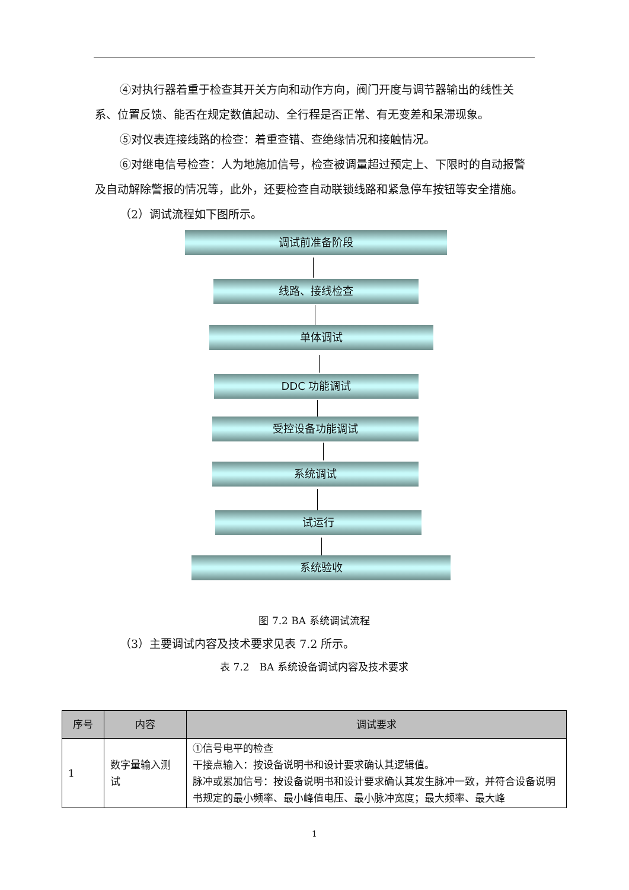④对执行器着重于检查其开关方向和动作方向，阀门开度与调节器输出的线性关系、位置反馈、能否在规定数值起动、全行程是否正常、有无变差和呆滞现象。
⑤对仪表连接线路的检查：着重查错、查绝缘情况和接触情况。
⑥对继电信号检查：人为地施加信号，检查被调量超过预定上、下限时的自动报警及自动解除警报的情况等，此外，还要检查自动联锁线路和紧急停车按钮等安全措施。
（2）调试流程如下图所示。
调试前准备阶段
线路、接线检查
单体调试
DDC 功能调试
受控设备功能调试
系统调试
试运行
系统验收
图 7.2 BA 系统调试流程
（3）主要调试内容及技术要求见表 7.2 所示。
表 7.2　BA 系统设备调试内容及技术要求
| 序号 | 内容 | 调试要求 |
| --- | --- | --- |
| 1 | 数字量输入测试 | ①信号电平的检查 干接点输入：按设备说明书和设计要求确认其逻辑值。 脉冲或累加信号：按设备说明书和设计要求确认其发生脉冲一致，并符合设备说明书规定的最小频率、最小峰值电压、最小脉冲宽度；最大频率、最大峰 |
1